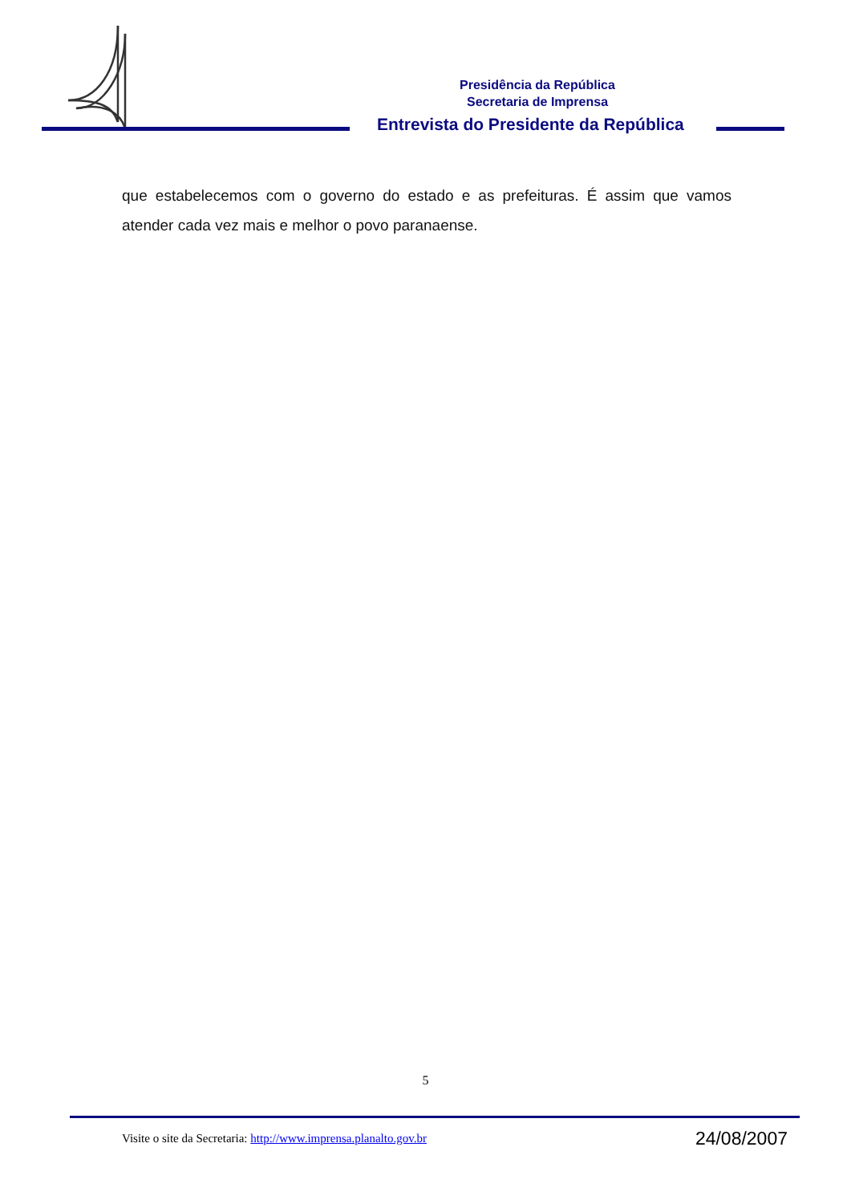Presidência da República
Secretaria de Imprensa
Entrevista do Presidente da República
que estabelecemos com o governo do estado e as prefeituras. É assim que vamos atender cada vez mais e melhor o povo paranaense.
5
Visite o site da Secretaria: http://www.imprensa.planalto.gov.br 24/08/2007